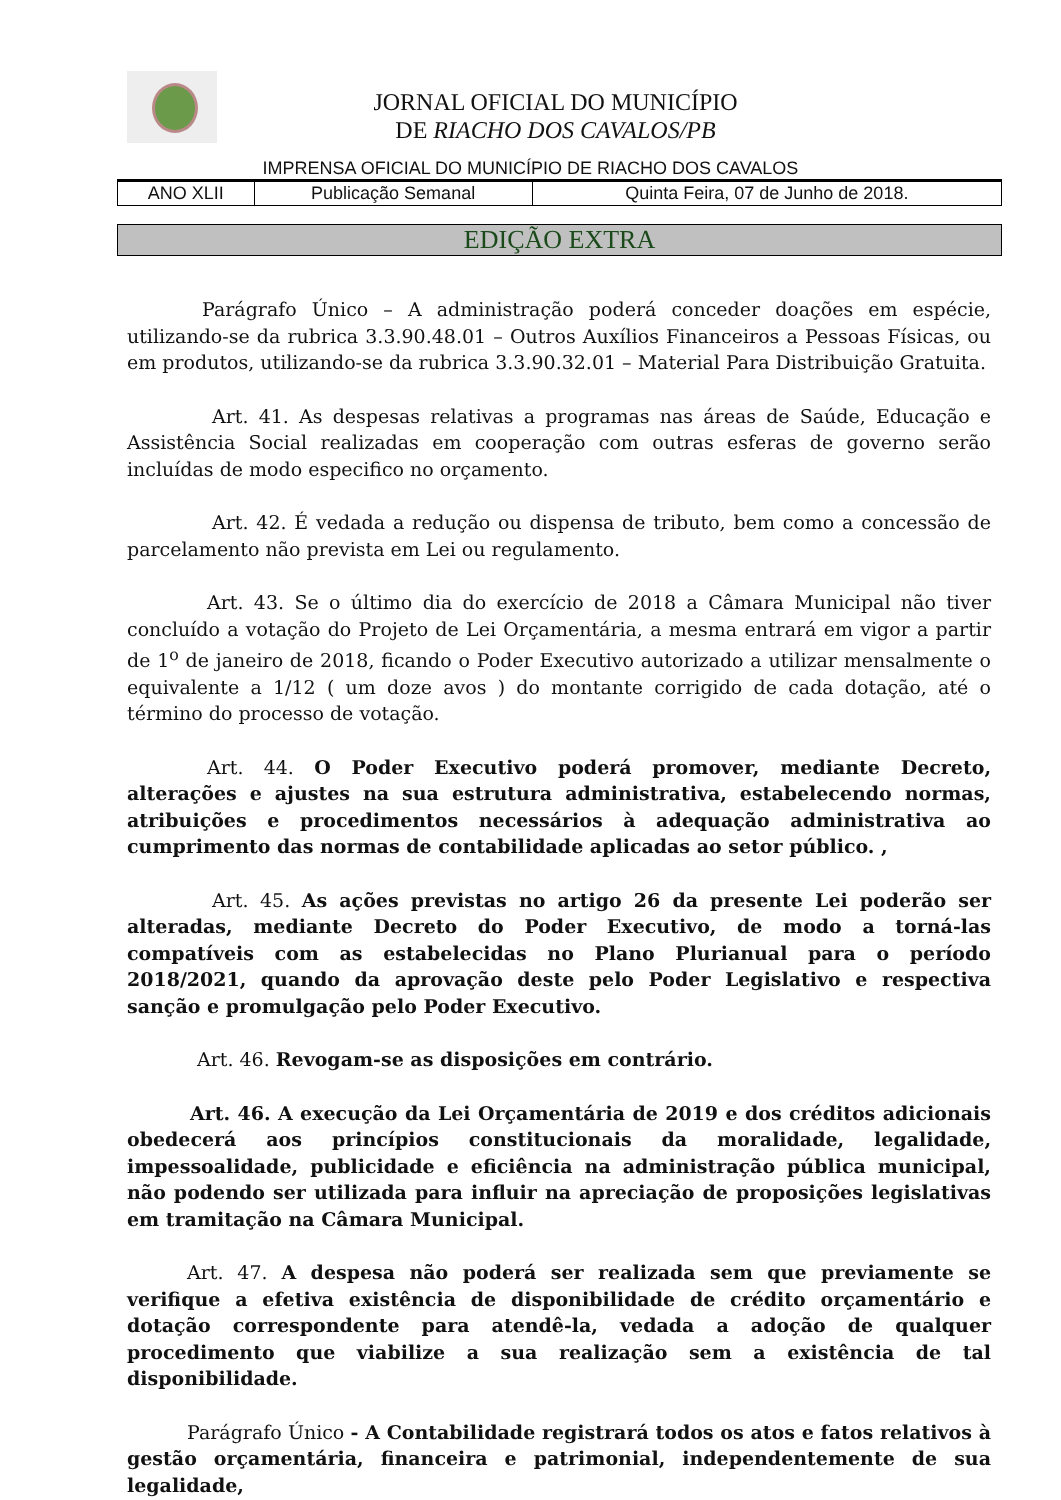JORNAL OFICIAL DO MUNICÍPIO
DE RIACHO DOS CAVALOS/PB
IMPRENSA OFICIAL DO MUNICÍPIO DE RIACHO DOS CAVALOS
| ANO XLII | Publicação Semanal | Quinta Feira, 07 de Junho de 2018. |
EDIÇÃO EXTRA
Parágrafo Único – A administração poderá conceder doações em espécie, utilizando-se da rubrica 3.3.90.48.01 – Outros Auxílios Financeiros a Pessoas Físicas, ou em produtos, utilizando-se da rubrica 3.3.90.32.01 – Material Para Distribuição Gratuita.
Art. 41. As despesas relativas a programas nas áreas de Saúde, Educação e Assistência Social realizadas em cooperação com outras esferas de governo serão incluídas de modo especifico no orçamento.
Art. 42. É vedada a redução ou dispensa de tributo, bem como a concessão de parcelamento não prevista em Lei ou regulamento.
Art. 43. Se o último dia do exercício de 2018 a Câmara Municipal não tiver concluído a votação do Projeto de Lei Orçamentária, a mesma entrará em vigor a partir de 1<sup>o</sup> de janeiro de 2018, ficando o Poder Executivo autorizado a utilizar mensalmente o equivalente a 1/12 ( um doze avos ) do montante corrigido de cada dotação, até o término do processo de votação.
Art. 44. O Poder Executivo poderá promover, mediante Decreto, alterações e ajustes na sua estrutura administrativa, estabelecendo normas, atribuições e procedimentos necessários à adequação administrativa ao cumprimento das normas de contabilidade aplicadas ao setor público. ,
Art. 45. As ações previstas no artigo 26 da presente Lei poderão ser alteradas, mediante Decreto do Poder Executivo, de modo a torná-las compatíveis com as estabelecidas no Plano Plurianual para o período 2018/2021, quando da aprovação deste pelo Poder Legislativo e respectiva sanção e promulgação pelo Poder Executivo.
Art. 46. Revogam-se as disposições em contrário.
Art. 46. A execução da Lei Orçamentária de 2019 e dos créditos adicionais obedecerá aos princípios constitucionais da moralidade, legalidade, impessoalidade, publicidade e eficiência na administração pública municipal, não podendo ser utilizada para influir na apreciação de proposições legislativas em tramitação na Câmara Municipal.
Art. 47. A despesa não poderá ser realizada sem que previamente se verifique a efetiva existência de disponibilidade de crédito orçamentário e dotação correspondente para atendê-la, vedada a adoção de qualquer procedimento que viabilize a sua realização sem a existência de tal disponibilidade.
Parágrafo Único - A Contabilidade registrará todos os atos e fatos relativos à gestão orçamentária, financeira e patrimonial, independentemente de sua legalidade,